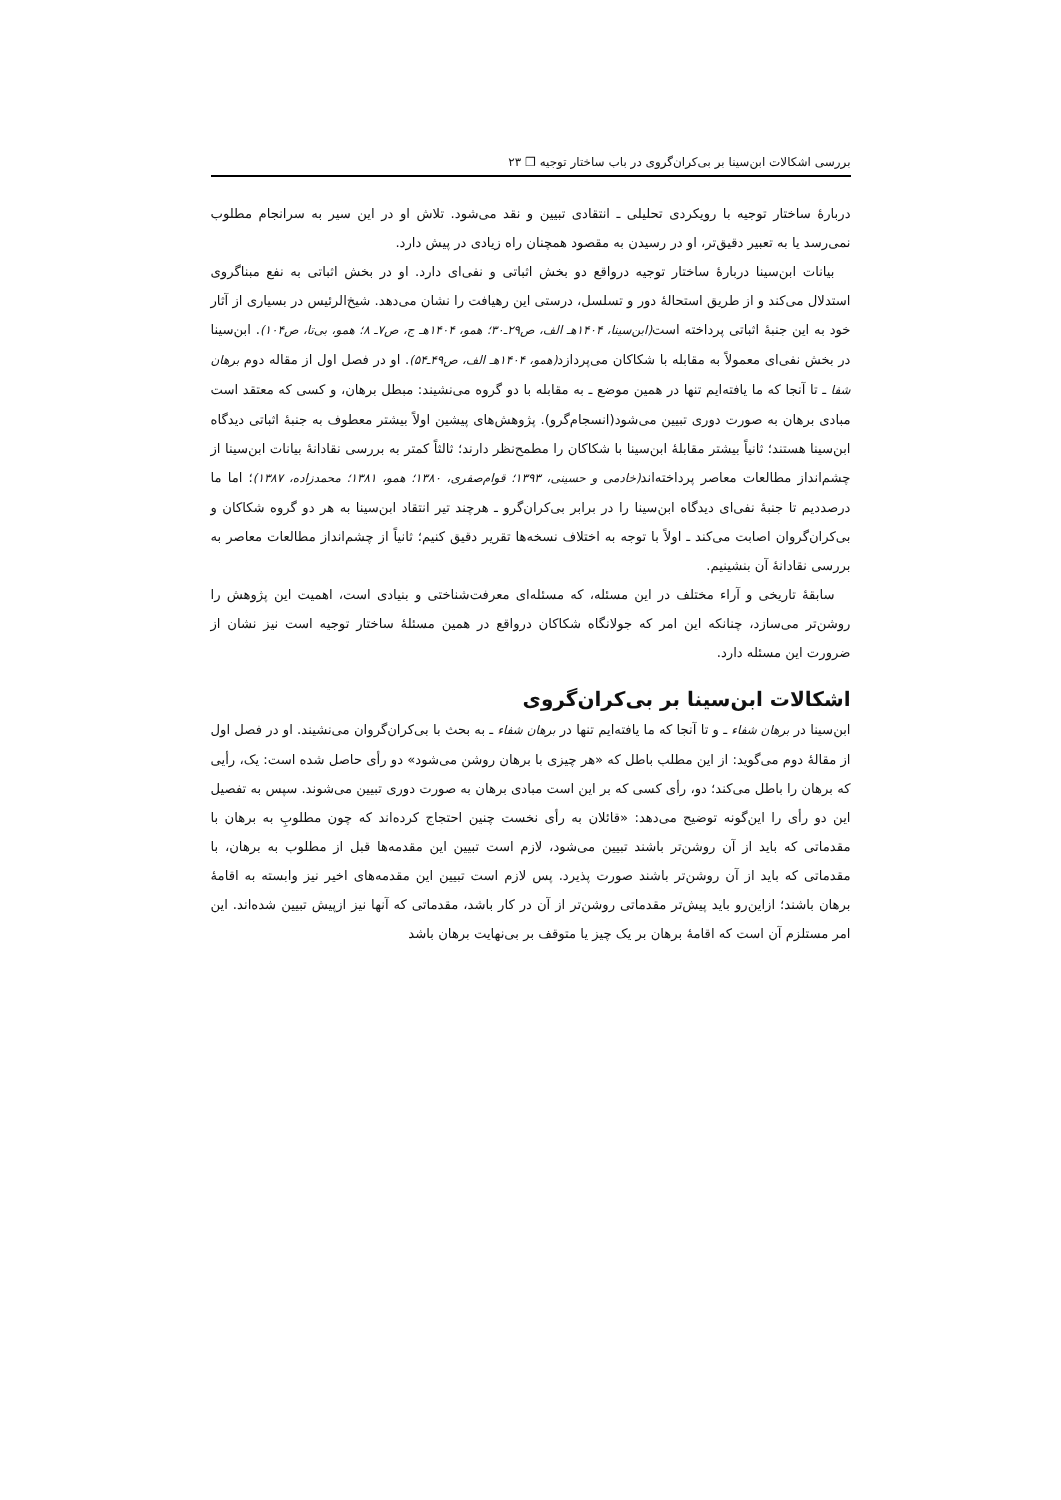بررسی اشکالات ابن‌سینا بر بی‌کران‌گروی در باب ساختار توجیه ❒ ۲۳
دربارهٔ ساختار توجیه با رویکردی تحلیلی ـ انتقادی تبیین و نقد می‌شود. تلاش او در این سیر به سرانجام مطلوب نمی‌رسد یا به تعبیر دقیق‌تر، او در رسیدن به مقصود همچنان راه زیادی در پیش دارد.
بیانات ابن‌سینا دربارهٔ ساختار توجیه درواقع دو بخش اثباتی و نفی‌ای دارد. او در بخش اثباتی به نفع مبناگروی استدلال می‌کند و از طریق استحالهٔ دور و تسلسل، درستی این رهیافت را نشان می‌دهد. شیخ‌الرئیس در بسیاری از آثار خود به این جنبهٔ اثباتی پرداخته است(ابن‌سینا، ۱۴۰۴هـ الف، ص۲۹ـ۳۰؛ همو، ۱۴۰۴هـ ج، ص۷ـ ۸؛ همو، بی‌تا، ص۱۰۴). ابن‌سینا در بخش نفی‌ای معمولاً به مقابله با شکاکان می‌پردازد(همو، ۱۴۰۴هـ الف، ص۴۹ـ۵۴). او در فصل اول از مقاله دوم برهان شفا ـ تا آنجا که ما یافته‌ایم تنها در همین موضع ـ به مقابله با دو گروه می‌نشیند: مبطل برهان، و کسی که معتقد است مبادی برهان به صورت دوری تبیین می‌شود(انسجام‌گرو). پژوهش‌های پیشین اولاً بیشتر معطوف به جنبهٔ اثباتی دیدگاه ابن‌سینا هستند؛ ثانیاً بیشتر مقابلهٔ ابن‌سینا با شکاکان را مطمح‌نظر دارند؛ ثالثاً کمتر به بررسی نقادانهٔ بیانات ابن‌سینا از چشم‌انداز مطالعات معاصر پرداخته‌اند(خادمی و حسینی، ۱۳۹۳؛ قوام‌صفری، ۱۳۸۰؛ همو، ۱۳۸۱؛ محمدزاده، ۱۳۸۷)؛ اما ما درصددیم تا جنبهٔ نفی‌ای دیدگاه ابن‌سینا را در برابر بی‌کران‌گرو ـ هرچند تیر انتقاد ابن‌سینا به هر دو گروه شکاکان و بی‌کران‌گروان اصابت می‌کند ـ اولاً با توجه به اختلاف نسخه‌ها تقریر دقیق کنیم؛ ثانیاً از چشم‌انداز مطالعات معاصر به بررسی نقادانهٔ آن بنشینیم.
سابقهٔ تاریخی و آراء مختلف در این مسئله، که مسئله‌ای معرفت‌شناختی و بنیادی است، اهمیت این پژوهش را روشن‌تر می‌سازد، چنانکه این امر که جولانگاه شکاکان درواقع در همین مسئلهٔ ساختار توجیه است نیز نشان از ضرورت این مسئله دارد.
اشکالات ابن‌سینا بر بی‌کران‌گروی
ابن‌سینا در برهان شفاء ـ و تا آنجا که ما یافته‌ایم تنها در برهان شفاء ـ به بحث با بی‌کران‌گروان می‌نشیند. او در فصل اول از مقالهٔ دوم می‌گوید: از این مطلب باطل که «هر چیزی با برهان روشن می‌شود» دو رأی حاصل شده است: یک، رأیی که برهان را باطل می‌کند؛ دو، رأی کسی که بر این است مبادی برهان به صورت دوری تبیین می‌شوند. سپس به تفصیل این دو رأی را این‌گونه توضیح می‌دهد: «قائلان به رأی نخست چنین احتجاج کرده‌اند که چون مطلوبِ به برهان با مقدماتی که باید از آن روشن‌تر باشند تبیین می‌شود، لازم است تبیین این مقدمه‌ها قبل از مطلوب به برهان، با مقدماتی که باید از آن روشن‌تر باشند صورت پذیرد. پس لازم است تبیین این مقدمه‌های اخیر نیز وابسته به اقامهٔ برهان باشند؛ ازاین‌رو باید پیش‌تر مقدماتی روشن‌تر از آن در کار باشد، مقدماتی که آنها نیز ازپیش تبیین شده‌اند. این امر مستلزم آن است که اقامهٔ برهان بر یک چیز یا متوقف بر بی‌نهایت برهان باشد